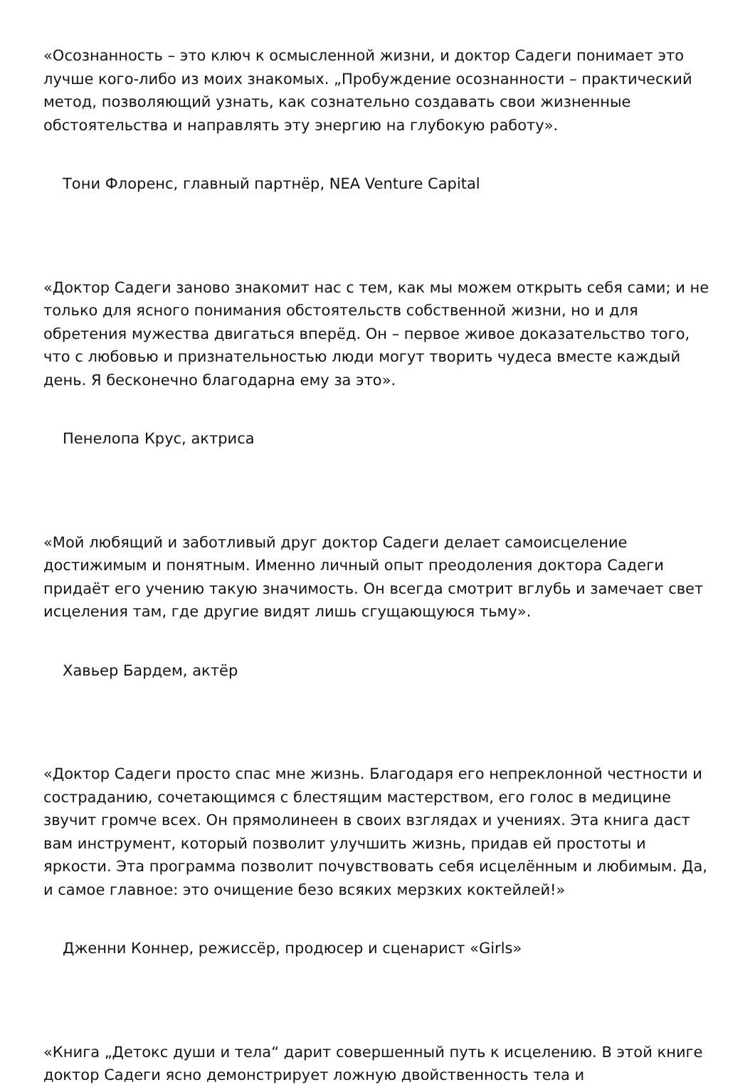«Осознанность – это ключ к осмысленной жизни, и доктор Садеги понимает это лучше кого-либо из моих знакомых. „Пробуждение осознанности – практический метод, позволяющий узнать, как сознательно создавать свои жизненные обстоятельства и направлять эту энергию на глубокую работу».
Тони Флоренс, главный партнёр, NEA Venture Capital
«Доктор Садеги заново знакомит нас с тем, как мы можем открыть себя сами; и не только для ясного понимания обстоятельств собственной жизни, но и для обретения мужества двигаться вперёд. Он – первое живое доказательство того, что с любовью и признательностью люди могут творить чудеса вместе каждый день. Я бесконечно благодарна ему за это».
Пенелопа Крус, актриса
«Мой любящий и заботливый друг доктор Садеги делает самоисцеление достижимым и понятным. Именно личный опыт преодоления доктора Садеги придаёт его учению такую значимость. Он всегда смотрит вглубь и замечает свет исцеления там, где другие видят лишь сгущающуюся тьму».
Хавьер Бардем, актёр
«Доктор Садеги просто спас мне жизнь. Благодаря его непреклонной честности и состраданию, сочетающимся с блестящим мастерством, его голос в медицине звучит громче всех. Он прямолинеен в своих взглядах и учениях. Эта книга даст вам инструмент, который позволит улучшить жизнь, придав ей простоты и яркости. Эта программа позволит почувствовать себя исцелённым и любимым. Да, и самое главное: это очищение безо всяких мерзких коктейлей!»
Дженни Коннер, режиссёр, продюсер и сценарист «Girls»
«Книга „Детокс души и тела“ дарит совершенный путь к исцелению. В этой книге доктор Садеги ясно демонстрирует ложную двойственность тела и